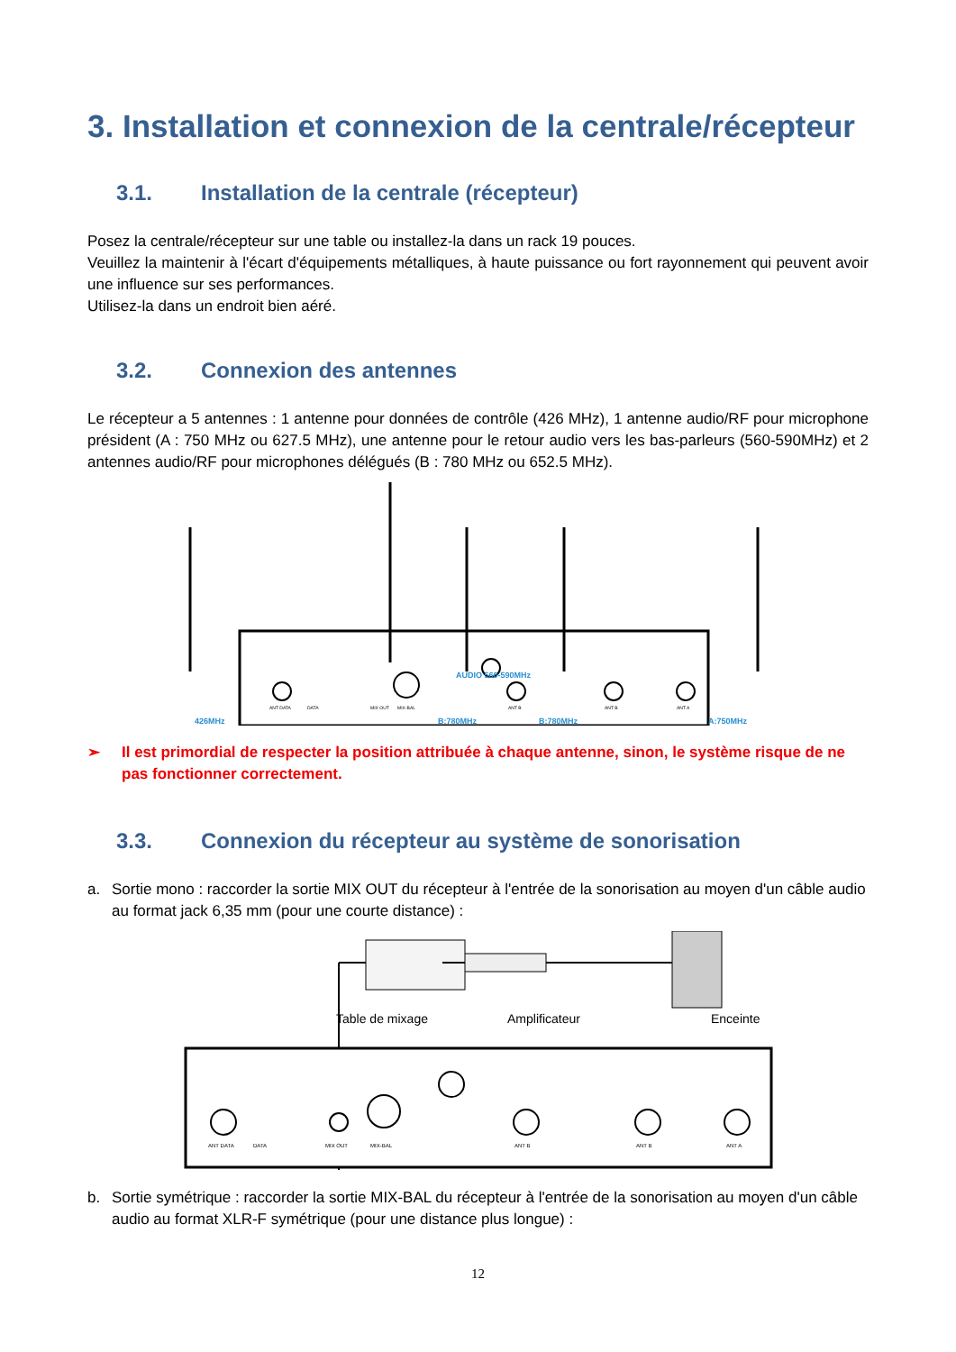3. Installation et connexion de la centrale/récepteur
3.1. Installation de la centrale (récepteur)
Posez la centrale/récepteur sur une table ou installez-la dans un rack 19 pouces.
Veuillez la maintenir à l'écart d'équipements métalliques, à haute puissance ou fort rayonnement qui peuvent avoir une influence sur ses performances.
Utilisez-la dans un endroit bien aéré.
3.2. Connexion des antennes
Le récepteur a 5 antennes : 1 antenne pour données de contrôle (426 MHz), 1 antenne audio/RF pour microphone président (A : 750 MHz ou 627.5 MHz), une antenne pour le retour audio vers les bas-parleurs (560-590MHz) et 2 antennes audio/RF pour microphones délégués (B : 780 MHz ou 652.5 MHz).
426MHz
B:780MHz
B:780MHz
A:750MHz
AUDIO 560-590MHz
ANT DATA
DATA
MIX OUT
MIX-BAL
ANT B
ANT B
ANT A
➢ Il est primordial de respecter la position attribuée à chaque antenne, sinon, le système risque de ne pas fonctionner correctement.
3.3. Connexion du récepteur au système de sonorisation
a. Sortie mono : raccorder la sortie MIX OUT du récepteur à l'entrée de la sonorisation au moyen d'un câble audio au format jack 6,35 mm (pour une courte distance) :
Table de mixage
Amplificateur
Enceinte
ANT DATA
DATA
MIX OUT
MIX-BAL
ANT B
ANT B
ANT A
b. Sortie symétrique : raccorder la sortie MIX-BAL du récepteur à l'entrée de la sonorisation au moyen d'un câble audio au format XLR-F symétrique (pour une distance plus longue) :
12